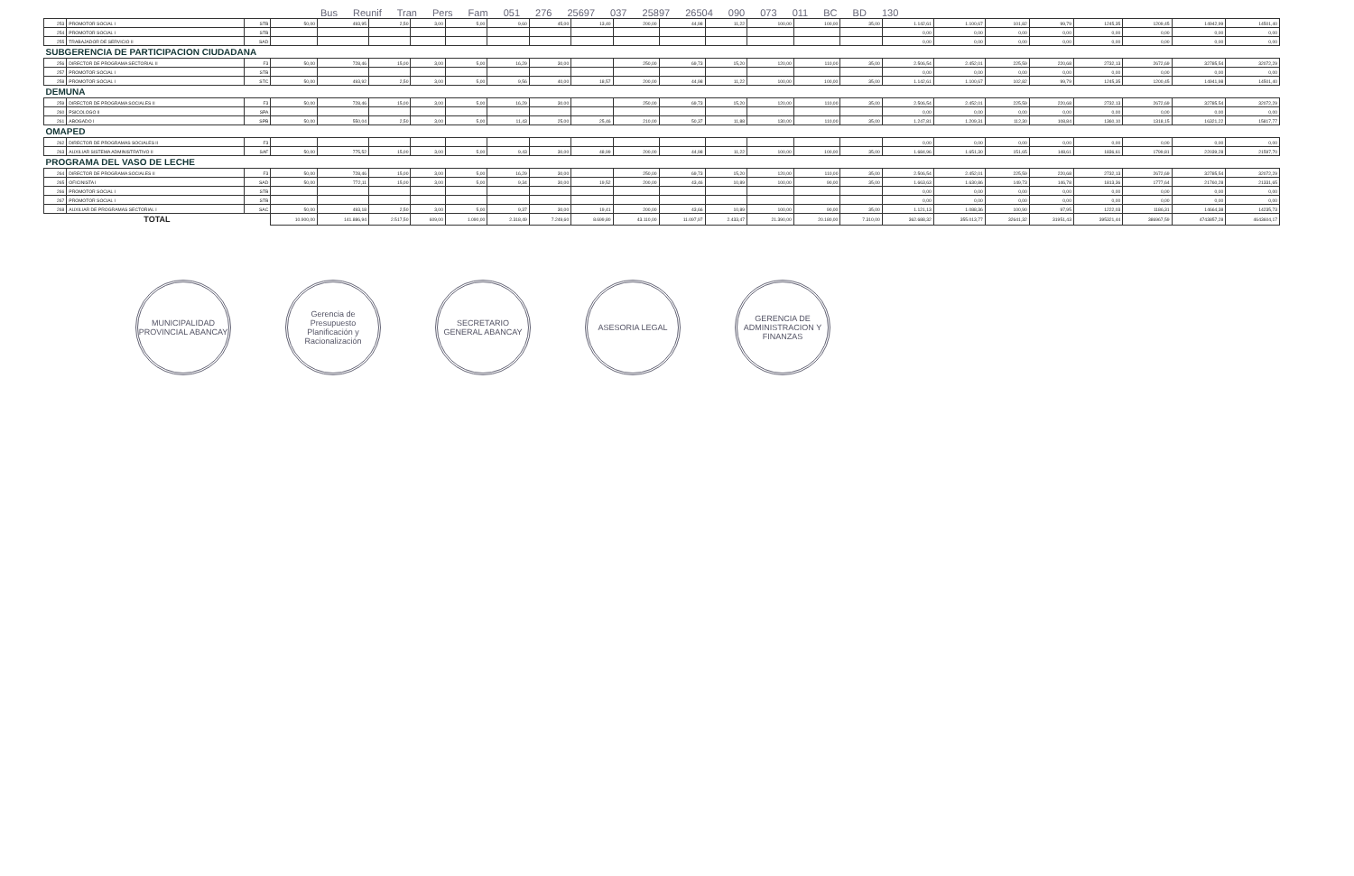Bus Reunif Tran Pers Fam 051 276 25697 037 25897 26504 090 073 011 BC BD 130
| 253 | PROMOTOR SOCIAL I | STB | 50,00 | 493,95 | 2,50 | 3,00 | 5,00 | 9,60 | 45,00 | 13,40 | 200,00 | 44,98 | 11,22 | 100,00 | 100,00 | 35,00 | 1.142,61 | 1.100,67 | 101,82 | 99,79 | 1245,35 | 1209,45 | 14942,99 | 14501,40 |
| 254 | PROMOTOR SOCIAL I | STB | | | | | | | | | | | | | | | 0,00 | 0,00 | 0,00 | 0,00 | 0,00 | 0,00 | 0,00 | 0,00 |
| 255 | TRABAJADOR DE SERVICIO II | SAD | | | | | | | | | | | | | | | 0,00 | 0,00 | 0,00 | 0,00 | 0,00 | 0,00 | 0,00 | 0,00 |
| SUBGERENCIA DE PARTICIPACION CIUDADANA | | | | | | | | | | | | | | | | | | | | | | | | |
| 256 | DIRECTOR DE PROGRAMA SECTORIAL II | F3 | 50,00 | 728,46 | 15,00 | 3,00 | 5,00 | 16,29 | 30,00 | | 250,00 | 69,73 | 15,20 | 120,00 | 110,00 | 35,00 | 2.506,54 | 2.452,01 | 225,59 | 220,68 | 2732,13 | 2672,69 | 32785,54 | 32072,29 |
| 257 | PROMOTOR SOCIAL I | STB | | | | | | | | | | | | | | | 0,00 | 0,00 | 0,00 | 0,00 | 0,00 | 0,00 | 0,00 | 0,00 |
| 258 | PROMOTOR SOCIAL I | STC | 50,00 | 493,92 | 2,50 | 3,00 | 5,00 | 9,56 | 40,00 | 18,57 | 200,00 | 44,98 | 11,22 | 100,00 | 100,00 | 35,00 | 1.142,61 | 1.100,67 | 102,82 | 99,79 | 1245,35 | 1200,45 | 14941,98 | 14501,40 |
| DEMUNA | | | | | | | | | | | | | | | | | | | | | | | | |
| 259 | DIRECTOR DE PROGRAMA SOCIALES II | F3 | 50,00 | 728,46 | 15,00 | 3,00 | 5,00 | 16,29 | 30,00 | | 250,00 | 69,73 | 15,20 | 120,00 | 110,00 | 35,00 | 2.506,54 | 2.452,01 | 225,59 | 220,68 | 2732,13 | 2672,69 | 32785,54 | 32072,29 |
| 260 | PSICOLOGO II | SPA | | | | | | | | | | | | | | | 0,00 | 0,00 | 0,00 | 0,00 | 0,00 | 0,00 | 0,00 | 0,00 |
| 261 | ABOGADO I | SPB | 50,00 | 550,04 | 2,50 | 3,00 | 5,00 | 11,43 | 25,00 | 25,46 | 210,00 | 50,37 | 11,88 | 130,00 | 110,00 | 35,00 | 1.247,81 | 1.209,31 | 112,30 | 108,84 | 1360,10 | 1318,15 | 16321,22 | 15817,77 |
| OMAPED | | | | | | | | | | | | | | | | | | | | | | | | |
| 262 | DIRECTOR DE PROGRAMAS SOCIALES II | F3 | | | | | | | | | | | | | | | 0,00 | 0,00 | 0,00 | 0,00 | 0,00 | 0,00 | 0,00 | 0,00 |
| 263 | AUXILIAR SISTEMA ADMINISTRATIVO II | SAF | 50,00 | 775,52 | 15,00 | 3,00 | 5,00 | 9,43 | 30,00 | 48,99 | 200,00 | 44,98 | 11,22 | 100,00 | 100,00 | 35,00 | 1.684,96 | 1.651,30 | 151,65 | 148,61 | 1836,61 | 1799,81 | 22039,28 | 21597,70 |
| PROGRAMA DEL VASO DE LECHE | | | | | | | | | | | | | | | | | | | | | | | | |
| 264 | DIRECTOR DE PROGRAMA SOCIALES II | F3 | 50,00 | 728,46 | 15,00 | 3,00 | 5,00 | 16,29 | 30,00 | | 250,00 | 69,73 | 15,20 | 120,00 | 110,00 | 35,00 | 2.506,54 | 2.452,01 | 225,59 | 220,68 | 2732,13 | 2672,69 | 32785,54 | 32072,29 |
| 265 | OFICINISTA I | SAD | 50,00 | 772,11 | 15,00 | 3,00 | 5,00 | 9,34 | 30,00 | 19,52 | 200,00 | 43,46 | 10,89 | 100,00 | 90,00 | 35,00 | 1.663,63 | 1.630,86 | 149,73 | 146,78 | 1813,36 | 1777,64 | 21760,28 | 21331,65 |
| 266 | PROMOTOR SOCIAL I | STB | | | | | | | | | | | | | | | 0,00 | 0,00 | 0,00 | 0,00 | 0,00 | 0,00 | 0,00 | 0,00 |
| 267 | PROMOTOR SOCIAL I | STB | | | | | | | | | | | | | | | 0,00 | 0,00 | 0,00 | 0,00 | 0,00 | 0,00 | 0,00 | 0,00 |
| 268 | AUXILIAR DE PROGRAMAS SECTORIAL I | SAC | 50,00 | 493,18 | 2,50 | 3,00 | 5,00 | 9,37 | 30,00 | 19,41 | 200,00 | 43,66 | 10,89 | 100,00 | 90,00 | 35,00 | 1.121,13 | 1.088,36 | 100,90 | 97,95 | 1222,03 | 1186,31 | 14664,38 | 14235,73 |
| TOTAL | | | 10.900,00 | 141.886,94 | 2.517,50 | 609,00 | 1.090,00 | 2.318,49 | 7.249,60 | 8.699,80 | 43.110,00 | 11.097,97 | 2.433,47 | 21.390,00 | 20.180,00 | 7.310,00 | 362.688,32 | 355.013,77 | 32641,32 | 31951,43 | 395321,44 | 386967,59 | 4743857,28 | 4643604,17 |
MUNICIPALIDAD PROVINCIAL ABANCAY
Gerencia de Presupuesto Planificación y Racionalización
SECRETARIO GENERAL ABANCAY
ASESORIA LEGAL GERENCIA DE ADMINISTRACION Y FINANZAS